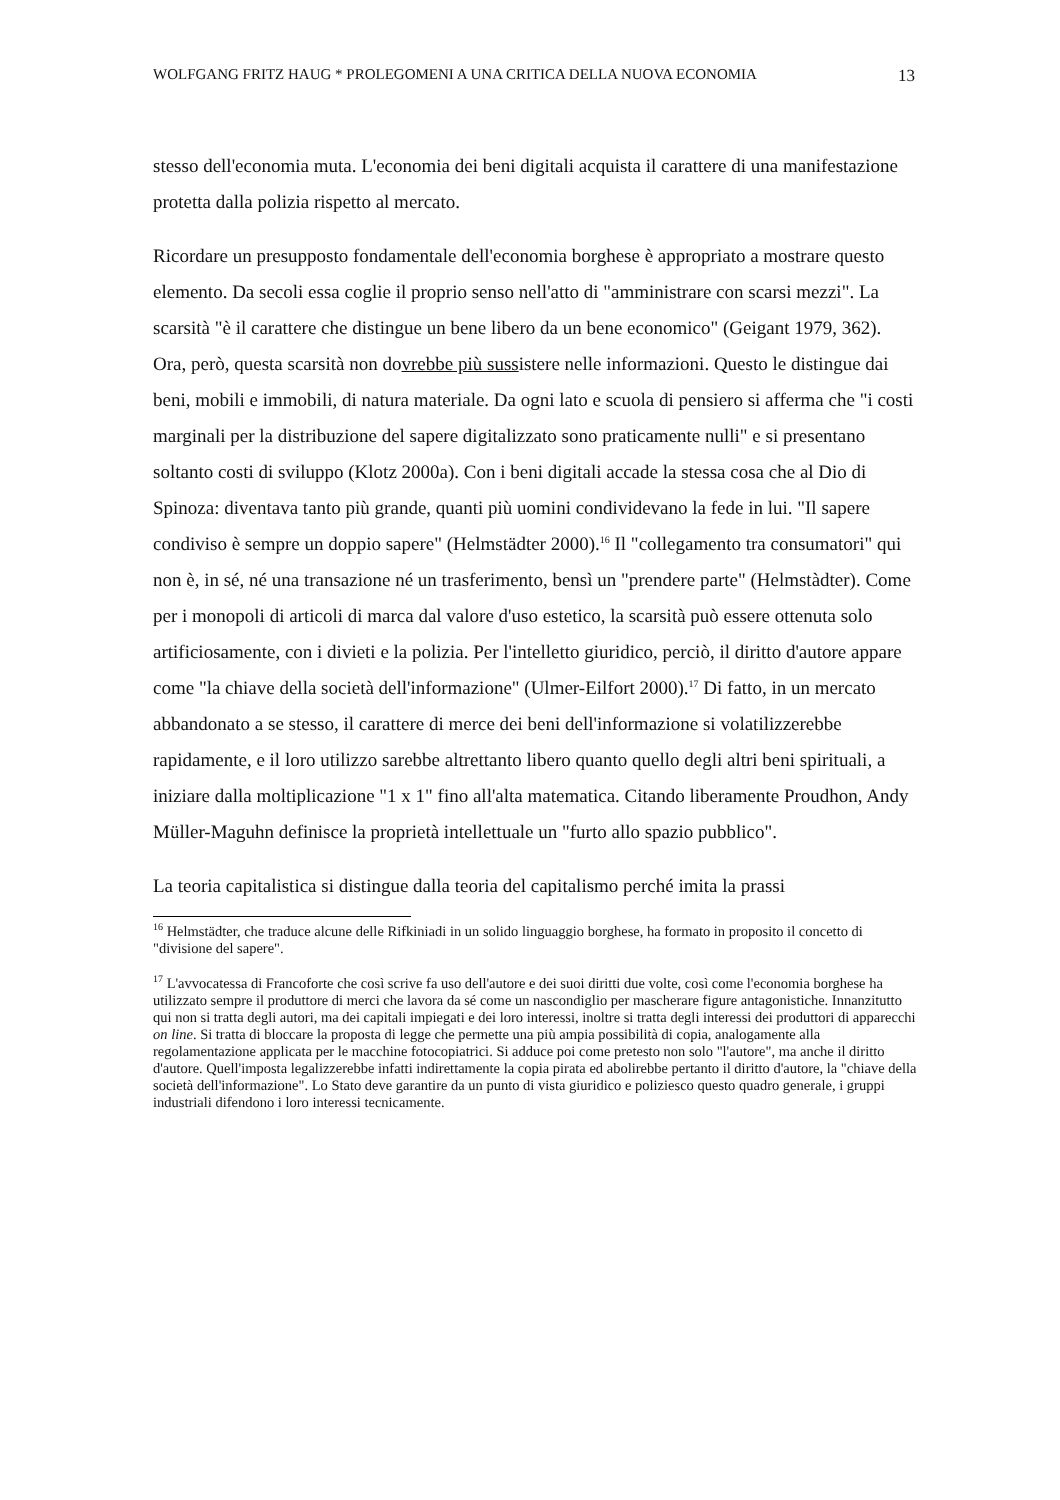WOLFGANG FRITZ HAUG * PROLEGOMENI A UNA CRITICA DELLA NUOVA ECONOMIA 13
stesso dell'economia muta. L'economia dei beni digitali acquista il carattere di una manifestazione protetta dalla polizia rispetto al mercato.
Ricordare un presupposto fondamentale dell'economia borghese è appropriato a mostrare questo elemento. Da secoli essa coglie il proprio senso nell'atto di "amministrare con scarsi mezzi". La scarsità "è il carattere che distingue un bene libero da un bene economico" (Geigant 1979, 362). Ora, però, questa scarsità non dovrebbe più sussistere nelle informazioni. Questo le distingue dai beni, mobili e immobili, di natura materiale. Da ogni lato e scuola di pensiero si afferma che "i costi marginali per la distribuzione del sapere digitalizzato sono praticamente nulli" e si presentano soltanto costi di sviluppo (Klotz 2000a). Con i beni digitali accade la stessa cosa che al Dio di Spinoza: diventava tanto più grande, quanti più uomini condividevano la fede in lui. "Il sapere condiviso è sempre un doppio sapere" (Helmstädter 2000).<sup>16</sup> Il "collegamento tra consumatori" qui non è, in sé, né una transazione né un trasferimento, bensì un "prendere parte" (Helmstàdter). Come per i monopoli di articoli di marca dal valore d'uso estetico, la scarsità può essere ottenuta solo artificiosamente, con i divieti e la polizia. Per l'intelletto giuridico, perciò, il diritto d'autore appare come "la chiave della società dell'informazione" (Ulmer-Eilfort 2000).<sup>17</sup> Di fatto, in un mercato abbandonato a se stesso, il carattere di merce dei beni dell'informazione si volatilizzerebbe rapidamente, e il loro utilizzo sarebbe altrettanto libero quanto quello degli altri beni spirituali, a iniziare dalla moltiplicazione "1 x 1" fino all'alta matematica. Citando liberamente Proudhon, Andy Müller-Maguhn definisce la proprietà intellettuale un "furto allo spazio pubblico".
La teoria capitalistica si distingue dalla teoria del capitalismo perché imita la prassi
<sup>16</sup> Helmstädter, che traduce alcune delle Rifkiniadi in un solido linguaggio borghese, ha formato in proposito il concetto di "divisione del sapere".
<sup>17</sup> L'avvocatessa di Francoforte che così scrive fa uso dell'autore e dei suoi diritti due volte, così come l'economia borghese ha utilizzato sempre il produttore di merci che lavora da sé come un nascondiglio per mascherare figure antagonistiche. Innanzitutto qui non si tratta degli autori, ma dei capitali impiegati e dei loro interessi, inoltre si tratta degli interessi dei produttori di apparecchi on line. Si tratta di bloccare la proposta di legge che permette una più ampia possibilità di copia, analogamente alla regolamentazione applicata per le macchine fotocopiatrici. Si adduce poi come pretesto non solo "l'autore", ma anche il diritto d'autore. Quell'imposta legalizzerebbe infatti indirettamente la copia pirata ed abolirebbe pertanto il diritto d'autore, la "chiave della società dell'informazione". Lo Stato deve garantire da un punto di vista giuridico e poliziesco questo quadro generale, i gruppi industriali difendono i loro interessi tecnicamente.